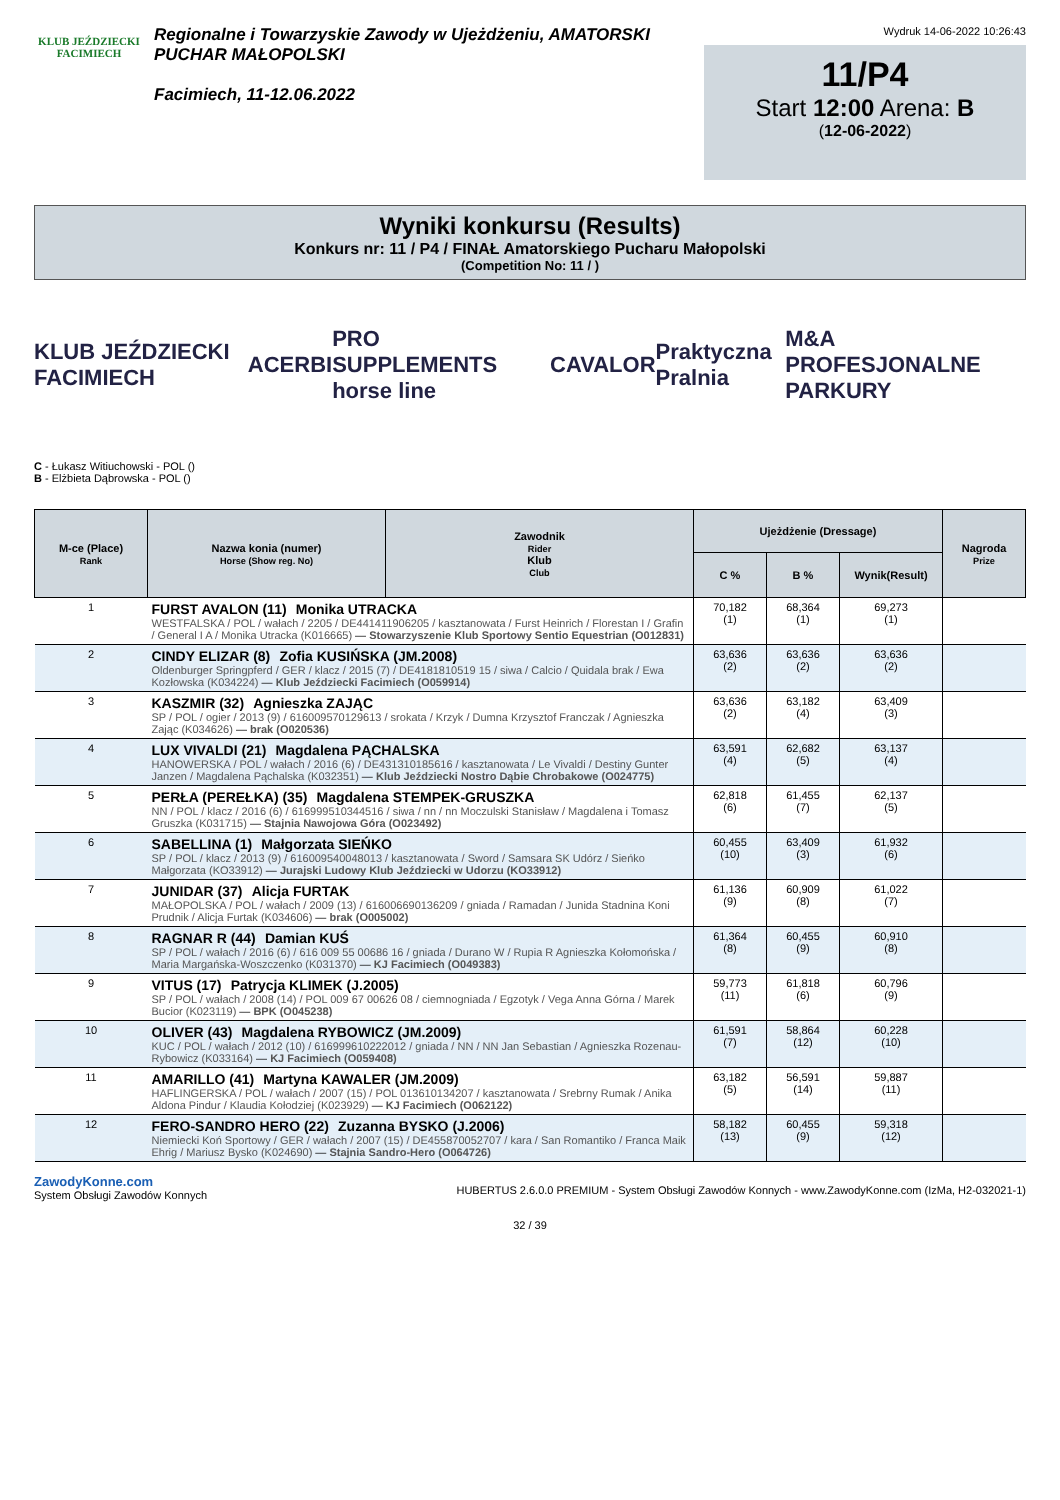KLUB JEŹDZIECKI
FACIMIECH
Regionalne i Towarzyskie Zawody w Ujeżdżeniu, AMATORSKI PUCHAR MAŁOPOLSKI
Facimiech, 11-12.06.2022
Wydruk 14-06-2022 10:26:43
11/P4
Start 12:00 Arena: B
(12-06-2022)
Wyniki konkursu (Results)
Konkurs nr: 11 / P4 / FINAŁ Amatorskiego Pucharu Małopolski
(Competition No: 11 / )
KLUB JEŹDZIECKI FACIMIECH ACERBI PRO SUPPLEMENTS horse line CAVALOR Praktyczna Pralnia M&A PROFESJONALNE PARKURY
C - Łukasz Witiuchowski - POL ()
B - Elżbieta Dąbrowska - POL ()
| M-ce (Place) Rank | Nazwa konia (numer) Horse (Show reg. No) | Zawodnik Rider Klub Club | Ujeżdżenie (Dressage) | | | Nagroda Prize |
| --- | --- | --- | --- | --- | --- | --- |
| | | | C % | B % | Wynik(Result) | |
| 1 | FURST AVALON (11) Monika UTRACKA WESTFALSKA / POL / wałach / 2205 / DE441411906205 / kasztanowata / Furst Heinrich / Florestan I / Grafin / General I A / Monika Utracka (K016665) — Stowarzyszenie Klub Sportowy Sentio Equestrian (O012831) | | 70,182 (1) | 68,364 (1) | 69,273 (1) | |
| 2 | CINDY ELIZAR (8) Zofia KUSIŃSKA (JM.2008) Oldenburger Springpferd / GER / klacz / 2015 (7) / DE4181810519 15 / siwa / Calcio / Quidala brak / Ewa Kozłowska (K034224) — Klub Jeździecki Facimiech (O059914) | | 63,636 (2) | 63,636 (2) | 63,636 (2) | |
| 3 | KASZMIR (32) Agnieszka ZAJĄC SP / POL / ogier / 2013 (9) / 616009570129613 / srokata / Krzyk / Dumna Krzysztof Franczak / Agnieszka Zając (K034626) — brak (O020536) | | 63,636 (2) | 63,182 (4) | 63,409 (3) | |
| 4 | LUX VIVALDI (21) Magdalena PĄCHALSKA HANOWERSKA / POL / wałach / 2016 (6) / DE431310185616 / kasztanowata / Le Vivaldi / Destiny Gunter Janzen / Magdalena Pąchalska (K032351) — Klub Jeździecki Nostro Dąbie Chrobakowe (O024775) | | 63,591 (4) | 62,682 (5) | 63,137 (4) | |
| 5 | PERŁA (PEREŁKA) (35) Magdalena STEMPEK-GRUSZKA NN / POL / klacz / 2016 (6) / 616999510344516 / siwa / nn / nn Moczulski Stanisław / Magdalena i Tomasz Gruszka (K031715) — Stajnia Nawojowa Góra (O023492) | | 62,818 (6) | 61,455 (7) | 62,137 (5) | |
| 6 | SABELLINA (1) Małgorzata SIEŃKO SP / POL / klacz / 2013 (9) / 616009540048013 / kasztanowata / Sword / Samsara SK Udórz / Sieńko Małgorzata (KO33912) — Jurajski Ludowy Klub Jeździecki w Udorzu (KO33912) | | 60,455 (10) | 63,409 (3) | 61,932 (6) | |
| 7 | JUNIDAR (37) Alicja FURTAK MAŁOPOLSKA / POL / wałach / 2009 (13) / 616006690136209 / gniada / Ramadan / Junida Stadnina Koni Prudnik / Alicja Furtak (K034606) — brak (O005002) | | 61,136 (9) | 60,909 (8) | 61,022 (7) | |
| 8 | RAGNAR R (44) Damian KUŚ SP / POL / wałach / 2016 (6) / 616 009 55 00686 16 / gniada / Durano W / Rupia R Agnieszka Kołomońska / Maria Margańska-Woszczenko (K031370) — KJ Facimiech (O049383) | | 61,364 (8) | 60,455 (9) | 60,910 (8) | |
| 9 | VITUS (17) Patrycja KLIMEK (J.2005) SP / POL / wałach / 2008 (14) / POL 009 67 00626 08 / ciemnogniada / Egzotyk / Vega Anna Górna / Marek Bucior (K023119) — BPK (O045238) | | 59,773 (11) | 61,818 (6) | 60,796 (9) | |
| 10 | OLIVER (43) Magdalena RYBOWICZ (JM.2009) KUC / POL / wałach / 2012 (10) / 616999610222012 / gniada / NN / NN Jan Sebastian / Agnieszka Rozenau-Rybowicz (K033164) — KJ Facimiech (O059408) | | 61,591 (7) | 58,864 (12) | 60,228 (10) | |
| 11 | AMARILLO (41) Martyna KAWALER (JM.2009) HAFLINGERSKA / POL / wałach / 2007 (15) / POL 013610134207 / kasztanowata / Srebrny Rumak / Anika Aldona Pindur / Klaudia Kołodziej (K023929) — KJ Facimiech (O062122) | | 63,182 (5) | 56,591 (14) | 59,887 (11) | |
| 12 | FERO-SANDRO HERO (22) Zuzanna BYSKO (J.2006) Niemiecki Koń Sportowy / GER / wałach / 2007 (15) / DE455870052707 / kara / San Romantiko / Franca Maik Ehrig / Mariusz Bysko (K024690) — Stajnia Sandro-Hero (O064726) | | 58,182 (13) | 60,455 (9) | 59,318 (12) | |
ZawodyKonne.com
System Obsługi Zawodów Konnych
HUBERTUS 2.6.0.0 PREMIUM - System Obsługi Zawodów Konnych - www.ZawodyKonne.com (IzMa, H2-032021-1)
32 / 39